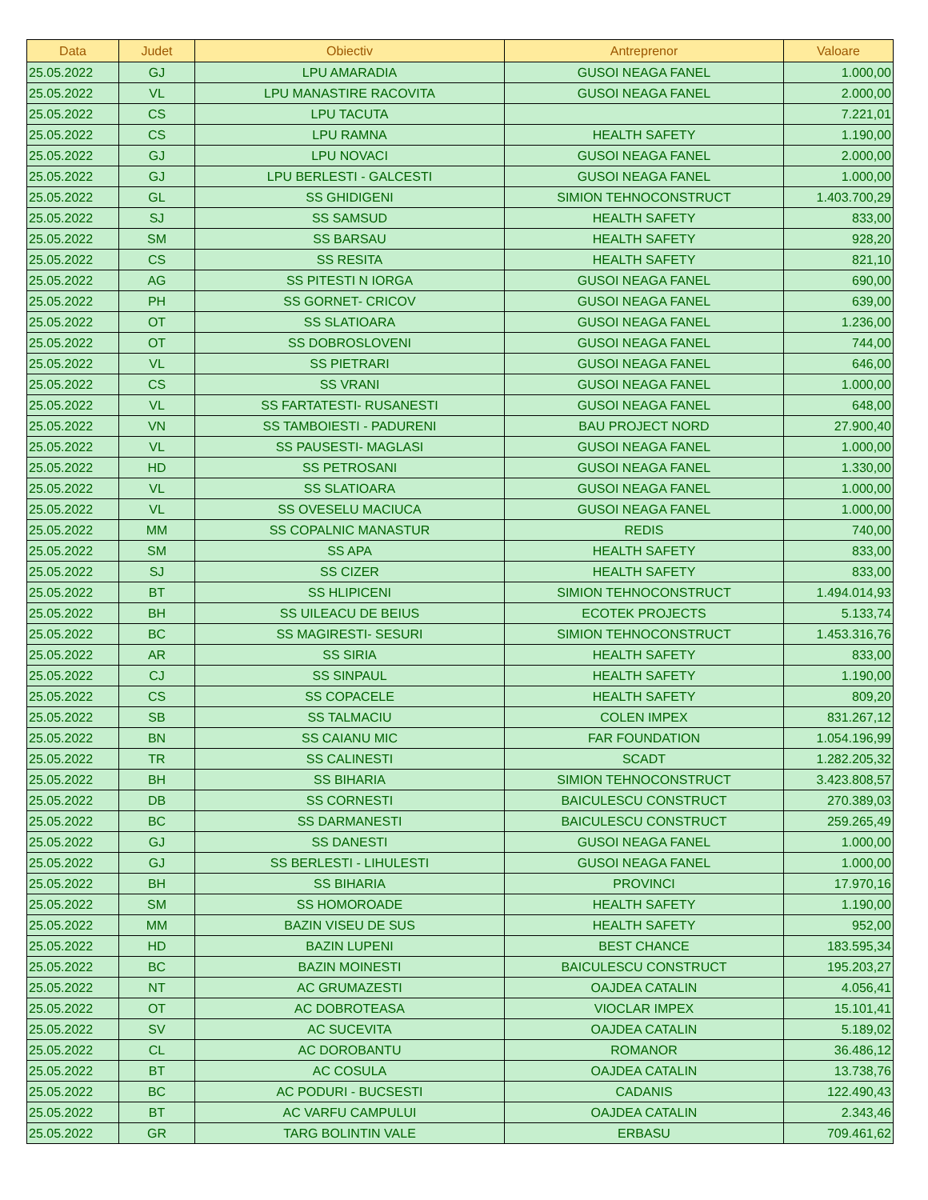| Data | Judet | Obiectiv | Antreprenor | Valoare |
| --- | --- | --- | --- | --- |
| 25.05.2022 | GJ | LPU AMARADIA | GUSOI NEAGA FANEL | 1.000,00 |
| 25.05.2022 | VL | LPU MANASTIRE RACOVITA | GUSOI NEAGA FANEL | 2.000,00 |
| 25.05.2022 | CS | LPU TACUTA | | 7.221,01 |
| 25.05.2022 | CS | LPU RAMNA | HEALTH SAFETY | 1.190,00 |
| 25.05.2022 | GJ | LPU NOVACI | GUSOI NEAGA FANEL | 2.000,00 |
| 25.05.2022 | GJ | LPU BERLESTI - GALCESTI | GUSOI NEAGA FANEL | 1.000,00 |
| 25.05.2022 | GL | SS GHIDIGENI | SIMION TEHNOCONSTRUCT | 1.403.700,29 |
| 25.05.2022 | SJ | SS SAMSUD | HEALTH SAFETY | 833,00 |
| 25.05.2022 | SM | SS BARSAU | HEALTH SAFETY | 928,20 |
| 25.05.2022 | CS | SS RESITA | HEALTH SAFETY | 821,10 |
| 25.05.2022 | AG | SS PITESTI N IORGA | GUSOI NEAGA FANEL | 690,00 |
| 25.05.2022 | PH | SS GORNET- CRICOV | GUSOI NEAGA FANEL | 639,00 |
| 25.05.2022 | OT | SS SLATIOARA | GUSOI NEAGA FANEL | 1.236,00 |
| 25.05.2022 | OT | SS DOBROSLOVENI | GUSOI NEAGA FANEL | 744,00 |
| 25.05.2022 | VL | SS PIETRARI | GUSOI NEAGA FANEL | 646,00 |
| 25.05.2022 | CS | SS VRANI | GUSOI NEAGA FANEL | 1.000,00 |
| 25.05.2022 | VL | SS FARTATESTI- RUSANESTI | GUSOI NEAGA FANEL | 648,00 |
| 25.05.2022 | VN | SS TAMBOIESTI - PADURENI | BAU PROJECT NORD | 27.900,40 |
| 25.05.2022 | VL | SS PAUSESTI- MAGLASI | GUSOI NEAGA FANEL | 1.000,00 |
| 25.05.2022 | HD | SS PETROSANI | GUSOI NEAGA FANEL | 1.330,00 |
| 25.05.2022 | VL | SS SLATIOARA | GUSOI NEAGA FANEL | 1.000,00 |
| 25.05.2022 | VL | SS OVESELU MACIUCA | GUSOI NEAGA FANEL | 1.000,00 |
| 25.05.2022 | MM | SS COPALNIC MANASTUR | REDIS | 740,00 |
| 25.05.2022 | SM | SS APA | HEALTH SAFETY | 833,00 |
| 25.05.2022 | SJ | SS CIZER | HEALTH SAFETY | 833,00 |
| 25.05.2022 | BT | SS HLIPICENI | SIMION TEHNOCONSTRUCT | 1.494.014,93 |
| 25.05.2022 | BH | SS UILEACU DE BEIUS | ECOTEK PROJECTS | 5.133,74 |
| 25.05.2022 | BC | SS MAGIRESTI- SESURI | SIMION TEHNOCONSTRUCT | 1.453.316,76 |
| 25.05.2022 | AR | SS SIRIA | HEALTH SAFETY | 833,00 |
| 25.05.2022 | CJ | SS SINPAUL | HEALTH SAFETY | 1.190,00 |
| 25.05.2022 | CS | SS COPACELE | HEALTH SAFETY | 809,20 |
| 25.05.2022 | SB | SS TALMACIU | COLEN IMPEX | 831.267,12 |
| 25.05.2022 | BN | SS CAIANU MIC | FAR FOUNDATION | 1.054.196,99 |
| 25.05.2022 | TR | SS CALINESTI | SCADT | 1.282.205,32 |
| 25.05.2022 | BH | SS BIHARIA | SIMION TEHNOCONSTRUCT | 3.423.808,57 |
| 25.05.2022 | DB | SS CORNESTI | BAICULESCU CONSTRUCT | 270.389,03 |
| 25.05.2022 | BC | SS DARMANESTI | BAICULESCU CONSTRUCT | 259.265,49 |
| 25.05.2022 | GJ | SS DANESTI | GUSOI NEAGA FANEL | 1.000,00 |
| 25.05.2022 | GJ | SS BERLESTI - LIHULESTI | GUSOI NEAGA FANEL | 1.000,00 |
| 25.05.2022 | BH | SS BIHARIA | PROVINCI | 17.970,16 |
| 25.05.2022 | SM | SS HOMOROADE | HEALTH SAFETY | 1.190,00 |
| 25.05.2022 | MM | BAZIN VISEU DE SUS | HEALTH SAFETY | 952,00 |
| 25.05.2022 | HD | BAZIN LUPENI | BEST CHANCE | 183.595,34 |
| 25.05.2022 | BC | BAZIN MOINESTI | BAICULESCU CONSTRUCT | 195.203,27 |
| 25.05.2022 | NT | AC GRUMAZESTI | OAJDEA CATALIN | 4.056,41 |
| 25.05.2022 | OT | AC DOBROTEASA | VIOCLAR IMPEX | 15.101,41 |
| 25.05.2022 | SV | AC SUCEVITA | OAJDEA CATALIN | 5.189,02 |
| 25.05.2022 | CL | AC DOROBANTU | ROMANOR | 36.486,12 |
| 25.05.2022 | BT | AC COSULA | OAJDEA CATALIN | 13.738,76 |
| 25.05.2022 | BC | AC PODURI - BUCSESTI | CADANIS | 122.490,43 |
| 25.05.2022 | BT | AC VARFU CAMPULUI | OAJDEA CATALIN | 2.343,46 |
| 25.05.2022 | GR | TARG BOLINTIN VALE | ERBASU | 709.461,62 |